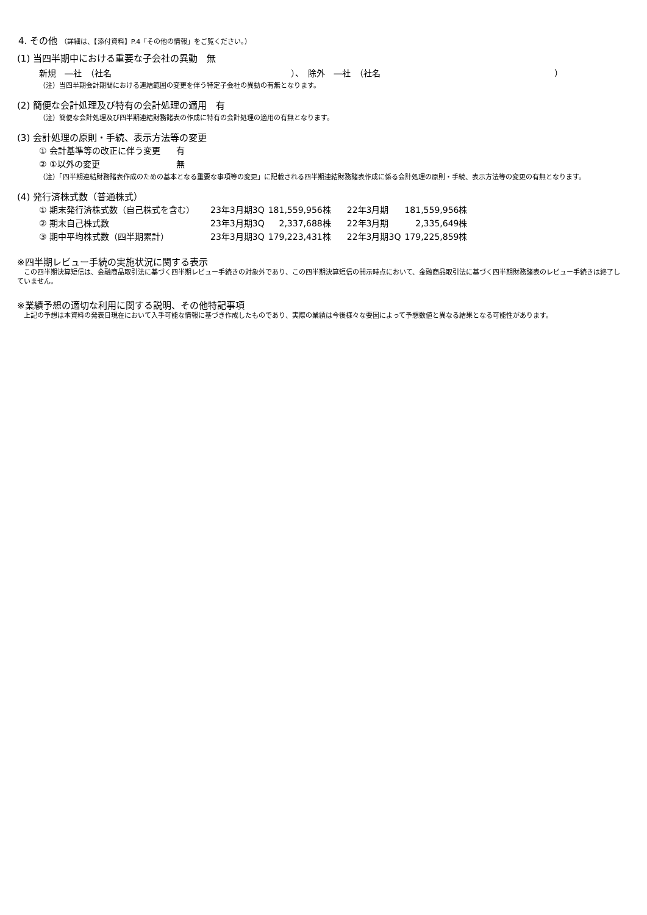4. その他 （詳細は、【添付資料】P.4「その他の情報」をご覧ください。）
(1) 当四半期中における重要な子会社の異動　無
新規　―社　（社名 ）、　除外　―社　（社名 ）
（注）当四半期会計期間における連結範囲の変更を伴う特定子会社の異動の有無となります。
(2) 簡便な会計処理及び特有の会計処理の適用　有
（注）簡便な会計処理及び四半期連結財務諸表の作成に特有の会計処理の適用の有無となります。
(3) 会計処理の原則・手続、表示方法等の変更
| ① 会計基準等の改正に伴う変更 | 有 |
| ② ①以外の変更 | 無 |
（注）「四半期連結財務諸表作成のための基本となる重要な事項等の変更」に記載される四半期連結財務諸表作成に係る会計処理の原則・手続、表示方法等の変更の有無となります。
(4) 発行済株式数（普通株式）
| ① 期末発行済株式数（自己株式を含む） | 23年3月期3Q | 181,559,956株 | 22年3月期 | 181,559,956株 |
| ② 期末自己株式数 | 23年3月期3Q | 2,337,688株 | 22年3月期 | 2,335,649株 |
| ③ 期中平均株式数（四半期累計） | 23年3月期3Q | 179,223,431株 | 22年3月期3Q | 179,225,859株 |
※四半期レビュー手続の実施状況に関する表示
　この四半期決算短信は、金融商品取引法に基づく四半期レビュー手続きの対象外であり、この四半期決算短信の開示時点において、金融商品取引法に基づく四半期財務諸表のレビュー手続きは終了していません。
※業績予想の適切な利用に関する説明、その他特記事項
　上記の予想は本資料の発表日現在において入手可能な情報に基づき作成したものであり、実際の業績は今後様々な要因によって予想数値と異なる結果となる可能性があります。